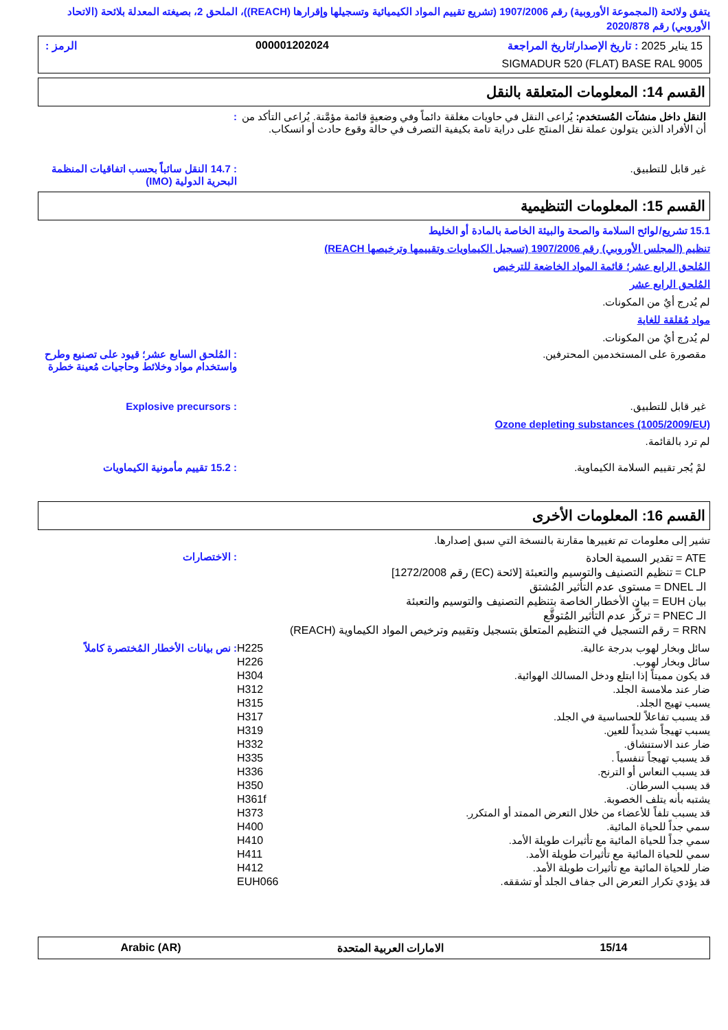يتفق ولائحة (المجموعة الأوروبية) رقم 1907/2006 (تشريع تقييم المواد الكيميائية وتسجيلها وإقرارها (REACH))، الملحق 2، بصيغته المعدلة بلائحة (الاتحاد الأوروبي) رقم 2020/878
15 يناير 2025 : تاريخ الإصدار/تاريخ المراجعة 000001202024 الرمز :
SIGMADUR 520 (FLAT) BASE RAL 9005
القسم 14: المعلومات المتعلقة بالنقل
النقل داخل منشآت المُستخدم: يُراعى النقل في حاويات مغلقة دائماً وفي وضعيةٍ قائمة مؤمَّنة. يُراعى التأكد من أن الأفراد الذين يتولون عملة نقل المنتَج على دراية تامة بكيفية التصرف في حالة وقوع حادث أو انسكاب.
:
غير قابل للتطبيق. : 14.7 النقل سائباً بحسب اتفاقيات المنظمة البحرية الدولية (IMO)
القسم 15: المعلومات التنظيمية
15.1 تشريع/لوائح السلامة والصحة والبيئة الخاصة بالمادة أو الخليط
تنظيم (المجلس الأوروبي) رقم 1907/2006 (تسجيل الكيماويات وتقييمها وترخيصها REACH)
المُلحق الرابع عشر؛ قائمة المواد الخاضعة للترخيص
المُلحق الرابع عشر
لم يُدرج أيٌ من المكونات.
مواد مُقلقة للغاية
لم يُدرج أيٌ من المكونات.
مقصورة على المستخدمين المحترفين.
: المُلحق السابع عشر؛ قيود على تصنيع وطرح واستخدام مواد وخلائط وحاجيات مُعينة خطرة
غير قابل للتطبيق. : Explosive precursors
Ozone depleting substances (1005/2009/EU)
لم ترد بالقائمة.
لمْ يُجر تقييم السلامة الكيماوية.
: 15.2 تقييم مأمونية الكيماويات
القسم 16: المعلومات الأخرى
تشير إلى معلومات تم تغييرها مقارنة بالنسخة التي سبق إصدارها.
ATE = تقدير السمية الحادة
CLP = تنظيم التصنيف والتوسيم والتعبئة [لائحة (EC) رقم 1272/2008]
الـ DNEL = مستوى عدم التأثير المُشتق
بيان EUH = بيان الأخطار الخاصة بتنظيم التصنيف والتوسيم والتعبئة
الـ PNEC = تركُّز عدم التأثير المُتوقَّع
RRN = رقم التسجيل في التنظيم المتعلق بتسجيل وتقييم وترخيص المواد الكيماوية (REACH)
: الاختصارات
سائل وبخار لهوب بدرجة عالية. H225: نص بيانات الأخطار المُختصرة كاملاً
سائل وبخار لهوب. H226
قد يكون مميتاً إذا ابتلع ودخل المسالك الهوائية. H304
ضار عند ملامسة الجلد. H312
يسبب تهيج الجلد. H315
قد يسبب تفاعلاً للحساسية في الجلد. H317
يسبب تهيجاً شديداً للعين. H319
ضار عند الاستنشاق. H332
قد يسبب تهيجاً تنفسياً . H335
قد يسبب النعاس أو الترنح. H336
قد يسبب السرطان. H350
يشتبه بأنه يتلف الخصوبة. H361f
قد يسبب تلفاً للأعضاء من خلال التعرض الممتد أو المتكرر. H373
سمي جداً للحياة المائية. H400
سمي جداً للحياة المائية مع تأثيرات طويلة الأمد. H410
سمي للحياة المائية مع تأثيرات طويلة الأمد. H411
ضار للحياة المائية مع تأثيرات طويلة الأمد. H412
قد يؤدي تكرار التعرض الى جفاف الجلد أو تشققه. EUH066
15/14 الامارات العربية المتحدة Arabic (AR)